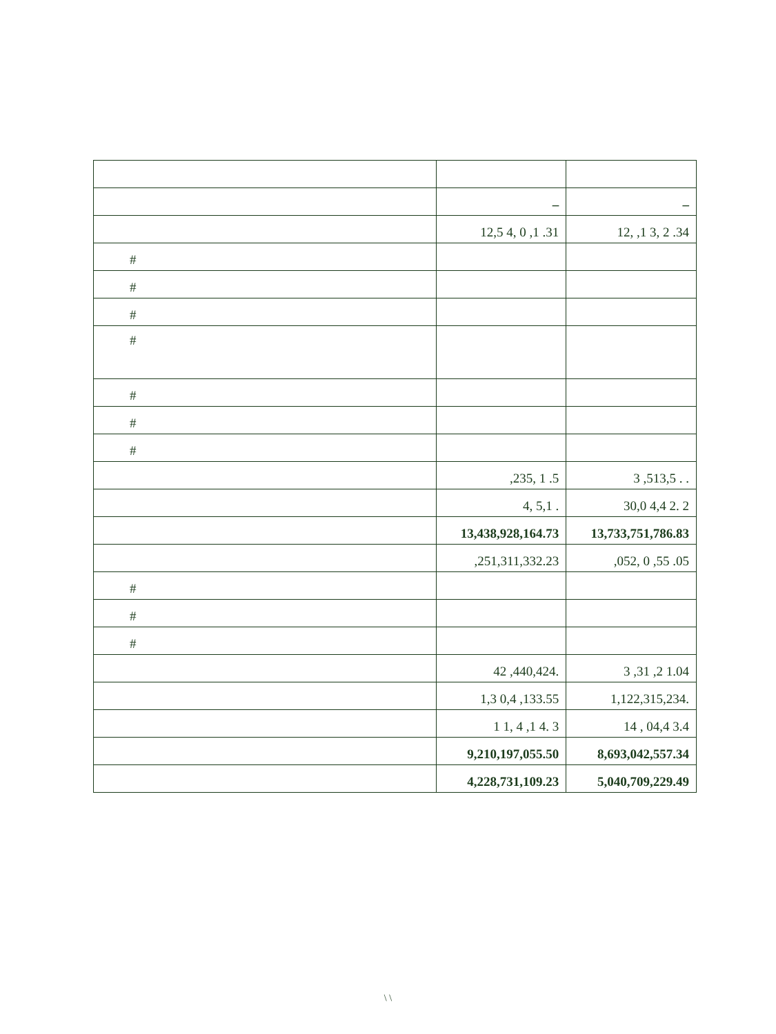| | – | – |
| | 12,5 4, 0 ,1 .31 | 12, ,1 3, 2 .34 |
| # | | |
| # | | |
| # | | |
| # | | |
| # | | |
| # | | |
| # | | |
| | ,235, 1 .5 | 3 ,513,5 . . |
| | 4, 5,1 . | 30,0 4,4 2. 2 |
| | 13,438,928,164.73 | 13,733,751,786.83 |
| | ,251,311,332.23 | ,052, 0 ,55 .05 |
| # | | |
| # | | |
| # | | |
| | 42 ,440,424. | 3 ,31 ,2 1.04 |
| | 1,3 0,4 ,133.55 | 1,122,315,234. |
| | 1 1, 4 ,1 4. 3 | 14 , 04,4 3.4 |
| | 9,210,197,055.50 | 8,693,042,557.34 |
| | 4,228,731,109.23 | 5,040,709,229.49 |
\ \